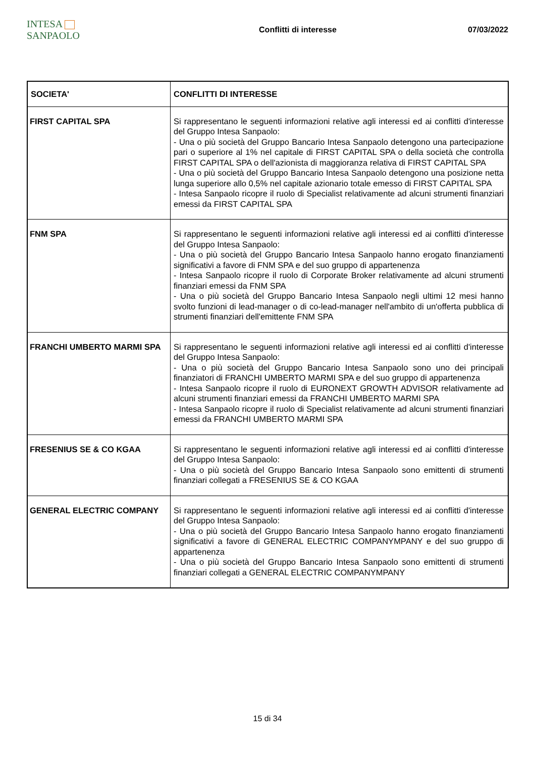INTESA SANPAOLO
Conflitti di interesse 07/03/2022
| SOCIETA' | CONFLITTI DI INTERESSE |
| --- | --- |
| FIRST CAPITAL SPA | Si rappresentano le seguenti informazioni relative agli interessi ed ai conflitti d'interesse del Gruppo Intesa Sanpaolo: - Una o più società del Gruppo Bancario Intesa Sanpaolo detengono una partecipazione pari o superiore al 1% nel capitale di FIRST CAPITAL SPA o della società che controlla FIRST CAPITAL SPA o dell'azionista di maggioranza relativa di FIRST CAPITAL SPA - Una o più società del Gruppo Bancario Intesa Sanpaolo detengono una posizione netta lunga superiore allo 0,5% nel capitale azionario totale emesso di FIRST CAPITAL SPA - Intesa Sanpaolo ricopre il ruolo di Specialist relativamente ad alcuni strumenti finanziari emessi da FIRST CAPITAL SPA |
| FNM SPA | Si rappresentano le seguenti informazioni relative agli interessi ed ai conflitti d'interesse del Gruppo Intesa Sanpaolo: - Una o più società del Gruppo Bancario Intesa Sanpaolo hanno erogato finanziamenti significativi a favore di FNM SPA e del suo gruppo di appartenenza - Intesa Sanpaolo ricopre il ruolo di Corporate Broker relativamente ad alcuni strumenti finanziari emessi da FNM SPA - Una o più società del Gruppo Bancario Intesa Sanpaolo negli ultimi 12 mesi hanno svolto funzioni di lead-manager o di co-lead-manager nell'ambito di un'offerta pubblica di strumenti finanziari dell'emittente FNM SPA |
| FRANCHI UMBERTO MARMI SPA | Si rappresentano le seguenti informazioni relative agli interessi ed ai conflitti d'interesse del Gruppo Intesa Sanpaolo: - Una o più società del Gruppo Bancario Intesa Sanpaolo sono uno dei principali finanziatori di FRANCHI UMBERTO MARMI SPA e del suo gruppo di appartenenza - Intesa Sanpaolo ricopre il ruolo di EURONEXT GROWTH ADVISOR relativamente ad alcuni strumenti finanziari emessi da FRANCHI UMBERTO MARMI SPA - Intesa Sanpaolo ricopre il ruolo di Specialist relativamente ad alcuni strumenti finanziari emessi da FRANCHI UMBERTO MARMI SPA |
| FRESENIUS SE & CO KGAA | Si rappresentano le seguenti informazioni relative agli interessi ed ai conflitti d'interesse del Gruppo Intesa Sanpaolo: - Una o più società del Gruppo Bancario Intesa Sanpaolo sono emittenti di strumenti finanziari collegati a FRESENIUS SE & CO KGAA |
| GENERAL ELECTRIC COMPANY | Si rappresentano le seguenti informazioni relative agli interessi ed ai conflitti d'interesse del Gruppo Intesa Sanpaolo: - Una o più società del Gruppo Bancario Intesa Sanpaolo hanno erogato finanziamenti significativi a favore di GENERAL ELECTRIC COMPANYMPANY e del suo gruppo di appartenenza - Una o più società del Gruppo Bancario Intesa Sanpaolo sono emittenti di strumenti finanziari collegati a GENERAL ELECTRIC COMPANYMPANY |
15 di 34